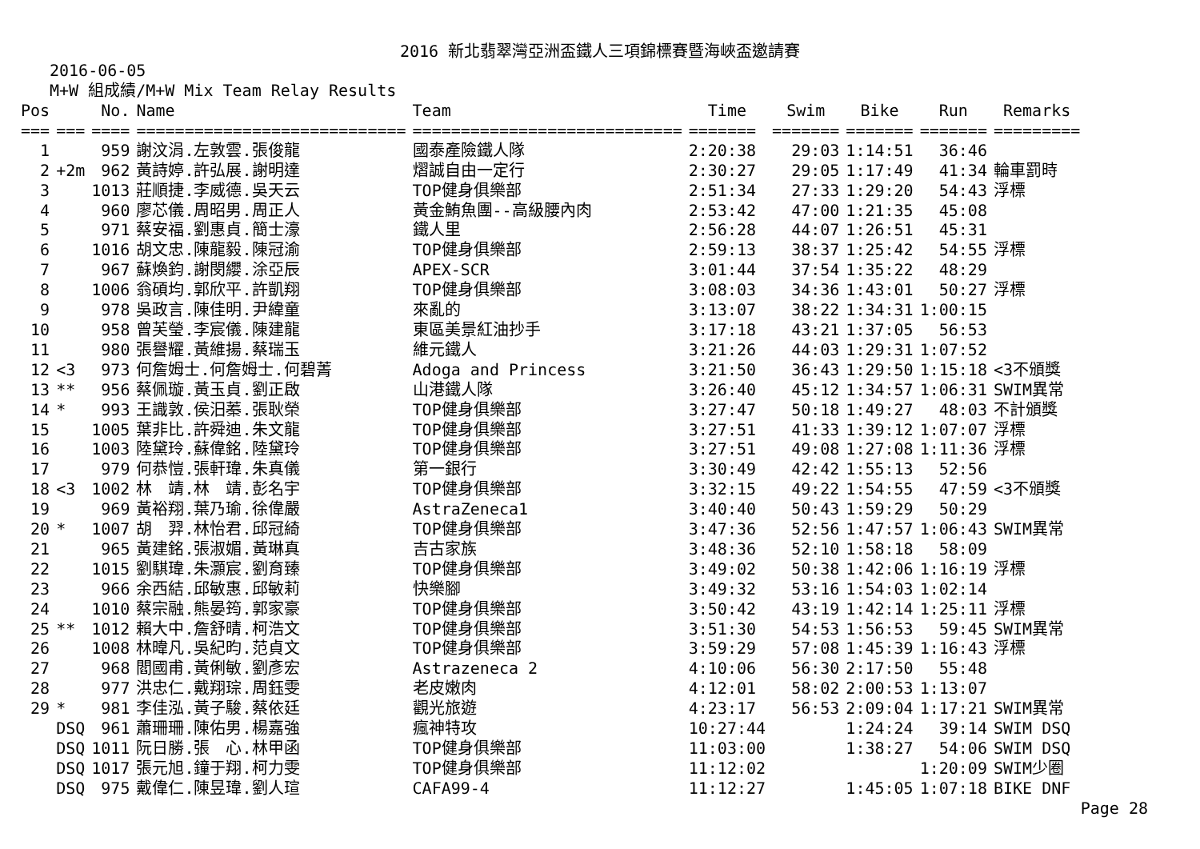2016 新北翡翠灣亞洲盃鐵人三項錦標賽暨海峽盃邀請賽
2016-06-05
M+W 組成績/M+W Mix Team Relay Results
| Pos | | No. | Name | Team | Time | Swim | Bike | Run | Remarks |
| --- | --- | --- | --- | --- | --- | --- | --- | --- | --- |
| === | === | ==== | ============================ | ============================ | ======= | ======= | ======= | ======= | ========= |
| 1 | | 959 | 謝汶涓.左敦雲.張俊龍 | 國泰產險鐵人隊 | 2:20:38 | 29:03 | 1:14:51 | 36:46 | |
| 2 | +2m | 962 | 黃詩婷.許弘展.謝明達 | 熠誠自由一定行 | 2:30:27 | 29:05 | 1:17:49 | 41:34 | 輪車罰時 |
| 3 | | 1013 | 莊順捷.李威德.吳天云 | TOP健身俱樂部 | 2:51:34 | 27:33 | 1:29:20 | 54:43 | 浮標 |
| 4 | | 960 | 廖芯儀.周昭男.周正人 | 黃金鮪魚團--高級腰內肉 | 2:53:42 | 47:00 | 1:21:35 | 45:08 | |
| 5 | | 971 | 蔡安福.劉惠貞.簡士濠 | 鐵人里 | 2:56:28 | 44:07 | 1:26:51 | 45:31 | |
| 6 | | 1016 | 胡文忠.陳龍毅.陳冠渝 | TOP健身俱樂部 | 2:59:13 | 38:37 | 1:25:42 | 54:55 | 浮標 |
| 7 | | 967 | 蘇煥鈞.謝閔纓.涂亞辰 | APEX-SCR | 3:01:44 | 37:54 | 1:35:22 | 48:29 | |
| 8 | | 1006 | 翁碩均.郭欣平.許凱翔 | TOP健身俱樂部 | 3:08:03 | 34:36 | 1:43:01 | 50:27 | 浮標 |
| 9 | | 978 | 吳政言.陳佳明.尹緯童 | 來亂的 | 3:13:07 | 38:22 | 1:34:31 | 1:00:15 | |
| 10 | | 958 | 曾芙瑩.李宸儀.陳建龍 | 東區美景紅油抄手 | 3:17:18 | 43:21 | 1:37:05 | 56:53 | |
| 11 | | 980 | 張譽耀.黃維揚.蔡瑞玉 | 維元鐵人 | 3:21:26 | 44:03 | 1:29:31 | 1:07:52 | |
| 12 | <3 | 973 | 何詹姆士.何詹姆士.何碧菁 | Adoga and Princess | 3:21:50 | 36:43 | 1:29:50 | 1:15:18 | <3不頒獎 |
| 13 | ** | 956 | 蔡佩璇.黃玉貞.劉正啟 | 山港鐵人隊 | 3:26:40 | 45:12 | 1:34:57 | 1:06:31 | SWIM異常 |
| 14 | * | 993 | 王識敦.侯汨蓁.張耿榮 | TOP健身俱樂部 | 3:27:47 | 50:18 | 1:49:27 | 48:03 | 不計頒獎 |
| 15 | | 1005 | 葉非比.許舜迪.朱文龍 | TOP健身俱樂部 | 3:27:51 | 41:33 | 1:39:12 | 1:07:07 | 浮標 |
| 16 | | 1003 | 陸黛玲.蘇偉銘.陸黛玲 | TOP健身俱樂部 | 3:27:51 | 49:08 | 1:27:08 | 1:11:36 | 浮標 |
| 17 | | 979 | 何恭愷.張軒瑋.朱真儀 | 第一銀行 | 3:30:49 | 42:42 | 1:55:13 | 52:56 | |
| 18 | <3 | 1002 | 林 靖.林 靖.彭名宇 | TOP健身俱樂部 | 3:32:15 | 49:22 | 1:54:55 | 47:59 | <3不頒獎 |
| 19 | | 969 | 黃裕翔.葉乃瑜.徐偉嚴 | AstraZeneca1 | 3:40:40 | 50:43 | 1:59:29 | 50:29 | |
| 20 | * | 1007 | 胡 羿.林怡君.邱冠綺 | TOP健身俱樂部 | 3:47:36 | 52:56 | 1:47:57 | 1:06:43 | SWIM異常 |
| 21 | | 965 | 黃建銘.張淑媚.黃琳真 | 吉古家族 | 3:48:36 | 52:10 | 1:58:18 | 58:09 | |
| 22 | | 1015 | 劉騏瑋.朱灝宸.劉育臻 | TOP健身俱樂部 | 3:49:02 | 50:38 | 1:42:06 | 1:16:19 | 浮標 |
| 23 | | 966 | 余西結.邱敏惠.邱敏莉 | 快樂腳 | 3:49:32 | 53:16 | 1:54:03 | 1:02:14 | |
| 24 | | 1010 | 蔡宗融.熊晏筠.郭家豪 | TOP健身俱樂部 | 3:50:42 | 43:19 | 1:42:14 | 1:25:11 | 浮標 |
| 25 | ** | 1012 | 賴大中.詹舒晴.柯浩文 | TOP健身俱樂部 | 3:51:30 | 54:53 | 1:56:53 | 59:45 | SWIM異常 |
| 26 | | 1008 | 林暐凡.吳紀昀.范貞文 | TOP健身俱樂部 | 3:59:29 | 57:08 | 1:45:39 | 1:16:43 | 浮標 |
| 27 | | 968 | 閻國甫.黃俐敏.劉彥宏 | Astrazeneca 2 | 4:10:06 | 56:30 | 2:17:50 | 55:48 | |
| 28 | | 977 | 洪忠仁.戴翔琮.周鈺雯 | 老皮嫩肉 | 4:12:01 | 58:02 | 2:00:53 | 1:13:07 | |
| 29 | * | 981 | 李佳泓.黃子駿.蔡依廷 | 觀光旅遊 | 4:23:17 | 56:53 | 2:09:04 | 1:17:21 | SWIM異常 |
| | DSQ | 961 | 蕭珊珊.陳佑男.楊嘉強 | 瘋神特攻 | 10:27:44 | | 1:24:24 | 39:14 | SWIM DSQ |
| | DSQ | 1011 | 阮日勝.張 心.林甲函 | TOP健身俱樂部 | 11:03:00 | | 1:38:27 | 54:06 | SWIM DSQ |
| | DSQ | 1017 | 張元旭.鐘于翔.柯力雯 | TOP健身俱樂部 | 11:12:02 | | | 1:20:09 | SWIM少圈 |
| | DSQ | 975 | 戴偉仁.陳昱瑋.劉人瑄 | CAFA99-4 | 11:12:27 | | 1:45:05 | 1:07:18 | BIKE DNF |
Page 28